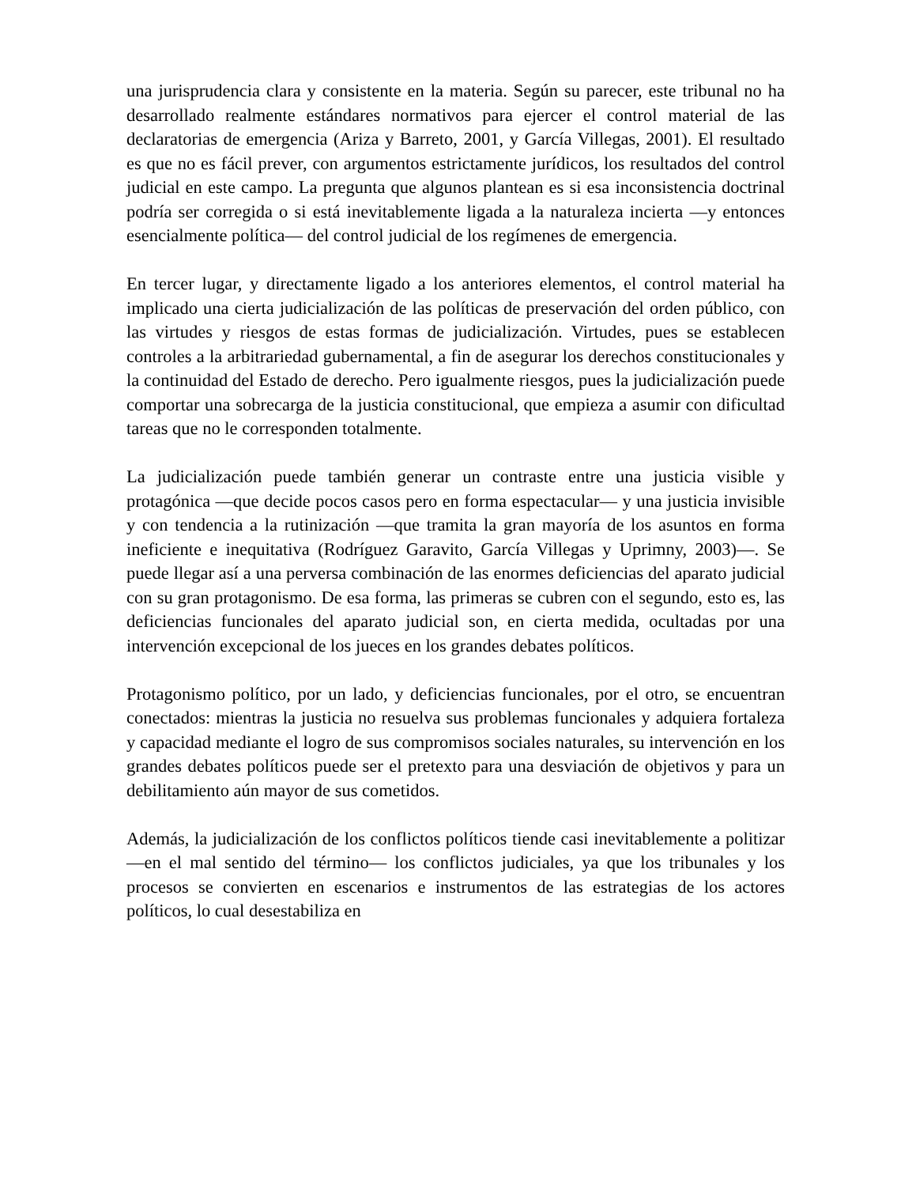una jurisprudencia clara y consistente en la materia. Según su parecer, este tribunal no ha desarrollado realmente estándares normativos para ejercer el control material de las declaratorias de emergencia (Ariza y Barreto, 2001, y García Villegas, 2001). El resultado es que no es fácil prever, con argumentos estrictamente jurídicos, los resultados del control judicial en este campo. La pregunta que algunos plantean es si esa inconsistencia doctrinal podría ser corregida o si está inevitablemente ligada a la naturaleza incierta —y entonces esencialmente política— del control judicial de los regímenes de emergencia.
En tercer lugar, y directamente ligado a los anteriores elementos, el control material ha implicado una cierta judicialización de las políticas de preservación del orden público, con las virtudes y riesgos de estas formas de judicialización. Virtudes, pues se establecen controles a la arbitrariedad gubernamental, a fin de asegurar los derechos constitucionales y la continuidad del Estado de derecho. Pero igualmente riesgos, pues la judicialización puede comportar una sobrecarga de la justicia constitucional, que empieza a asumir con dificultad tareas que no le corresponden totalmente.
La judicialización puede también generar un contraste entre una justicia visible y protagónica —que decide pocos casos pero en forma espectacular— y una justicia invisible y con tendencia a la rutinización —que tramita la gran mayoría de los asuntos en forma ineficiente e inequitativa (Rodríguez Garavito, García Villegas y Uprimny, 2003)—. Se puede llegar así a una perversa combinación de las enormes deficiencias del aparato judicial con su gran protagonismo. De esa forma, las primeras se cubren con el segundo, esto es, las deficiencias funcionales del aparato judicial son, en cierta medida, ocultadas por una intervención excepcional de los jueces en los grandes debates políticos.
Protagonismo político, por un lado, y deficiencias funcionales, por el otro, se encuentran conectados: mientras la justicia no resuelva sus problemas funcionales y adquiera fortaleza y capacidad mediante el logro de sus compromisos sociales naturales, su intervención en los grandes debates políticos puede ser el pretexto para una desviación de objetivos y para un debilitamiento aún mayor de sus cometidos.
Además, la judicialización de los conflictos políticos tiende casi inevitablemente a politizar —en el mal sentido del término— los conflictos judiciales, ya que los tribunales y los procesos se convierten en escenarios e instrumentos de las estrategias de los actores políticos, lo cual desestabiliza en